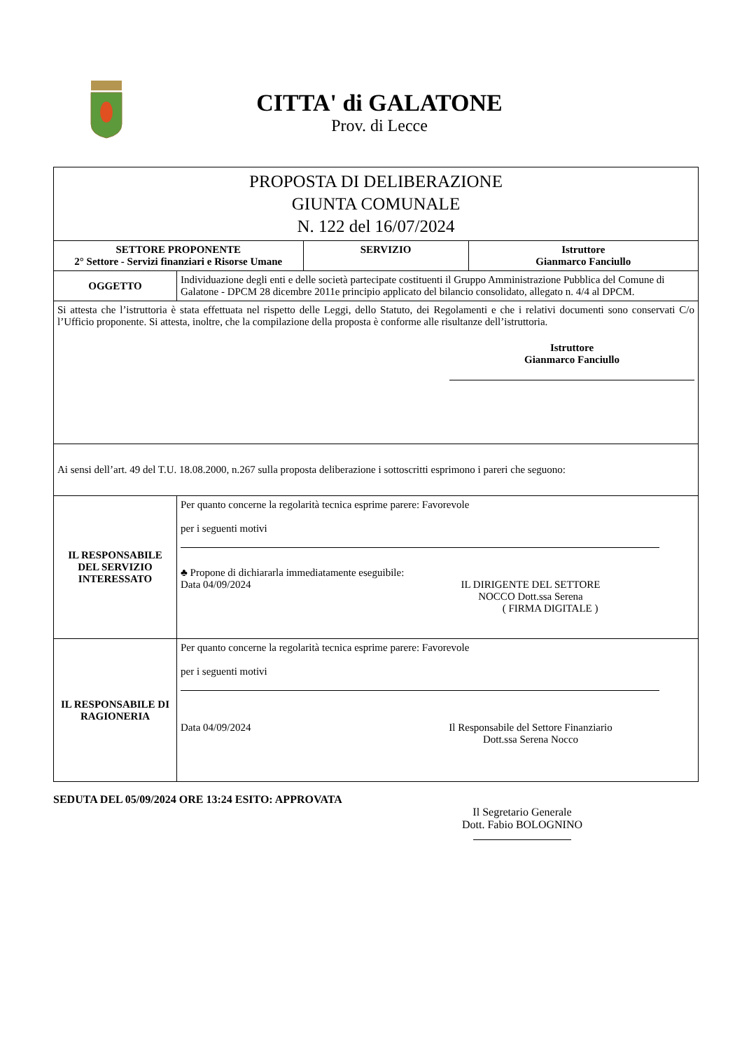CITTA' di GALATONE
Prov. di Lecce
| PROPOSTA DI DELIBERAZIONE GIUNTA COMUNALE N. 122 del 16/07/2024 | | | |
| SETTORE PROPONENTE 2° Settore - Servizi finanziari e Risorse Umane | | SERVIZIO | Istruttore Gianmarco Fanciullo |
| OGGETTO | Individuazione degli enti e delle società partecipate costituenti il Gruppo Amministrazione Pubblica del Comune di Galatone - DPCM 28 dicembre 2011e principio applicato del bilancio consolidato, allegato n. 4/4 al DPCM. | | |
| Si attesta che l’istruttoria è stata effettuata nel rispetto delle Leggi, dello Statuto, dei Regolamenti e che i relativi documenti sono conservati C/o l’Ufficio proponente. Si attesta, inoltre, che la compilazione della proposta è conforme alle risultanze dell’istruttoria. Istruttore Gianmarco Fanciullo | | | |
| Ai sensi dell’art. 49 del T.U. 18.08.2000, n.267 sulla proposta deliberazione i sottoscritti esprimono i pareri che seguono: | | | |
| IL RESPONSABILE DEL SERVIZIO INTERESSATO | Per quanto concerne la regolarità tecnica esprime parere: Favorevole per i seguenti motivi ♣ Propone di dichiararla immediatamente eseguibile: Data 04/09/2024 IL DIRIGENTE DEL SETTORE NOCCO Dott.ssa Serena ( FIRMA DIGITALE ) | | |
| IL RESPONSABILE DI RAGIONERIA | Per quanto concerne la regolarità tecnica esprime parere: Favorevole per i seguenti motivi Data 04/09/2024 Il Responsabile del Settore Finanziario Dott.ssa Serena Nocco | | |
SEDUTA DEL 05/09/2024 ORE 13:24 ESITO: APPROVATA
Il Segretario Generale
Dott. Fabio BOLOGNINO